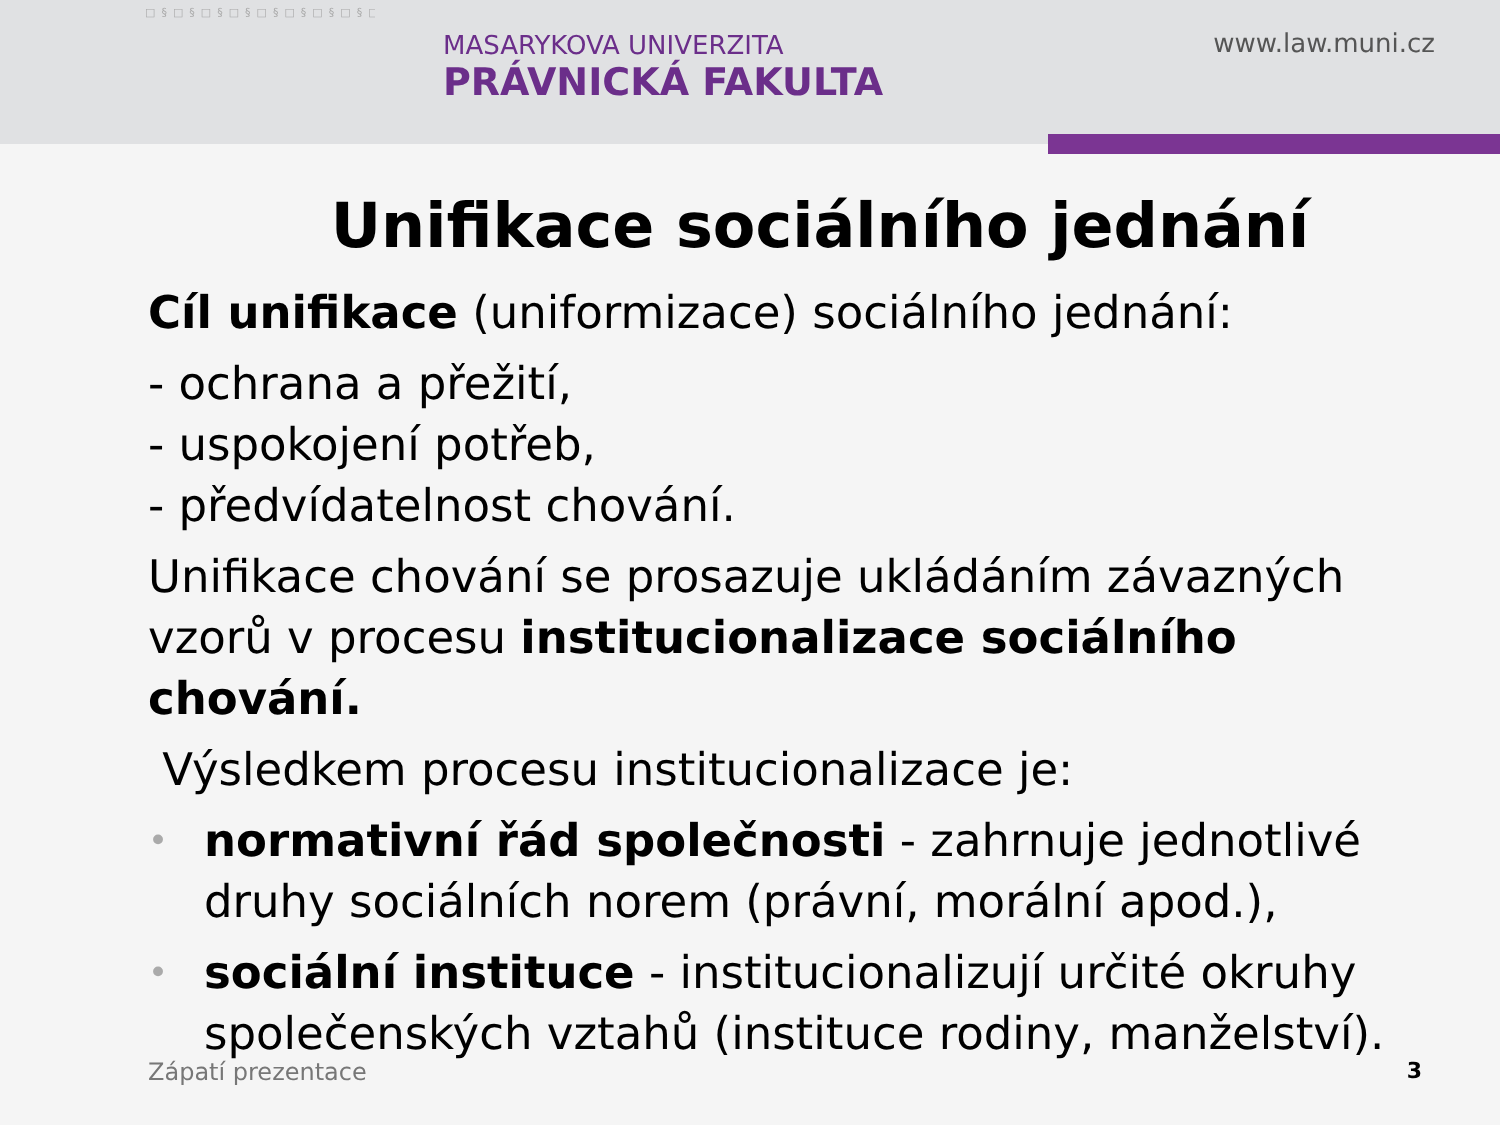□§□§□§□§□§□§□§□§□§□§□§□§□§□§□§□§□§□§□§□§□§□§□§□§□§□§□§□§□§□§□§□§□§□§□§□§□§□§□§□§□§□§□§□§□§□§□§□§□§□§□§□§□§□§□§□§□§□§□§□§□§□§□§□§□§□§
MASARYKOVA UNIVERZITA
PRÁVNICKÁ FAKULTA
www.law.muni.cz
Unifikace sociálního jednání
Cíl unifikace (uniformizace) sociálního jednání:
- ochrana a přežití,
- uspokojení potřeb,
- předvídatelnost chování.
Unifikace chování se prosazuje ukládáním závazných vzorů v procesu institucionalizace sociálního chování.
Výsledkem procesu institucionalizace je:
• normativní řád společnosti - zahrnuje jednotlivé druhy sociálních norem (právní, morální apod.),
• sociální instituce - institucionalizují určité okruhy společenských vztahů (instituce rodiny, manželství).
Zápatí prezentace 3